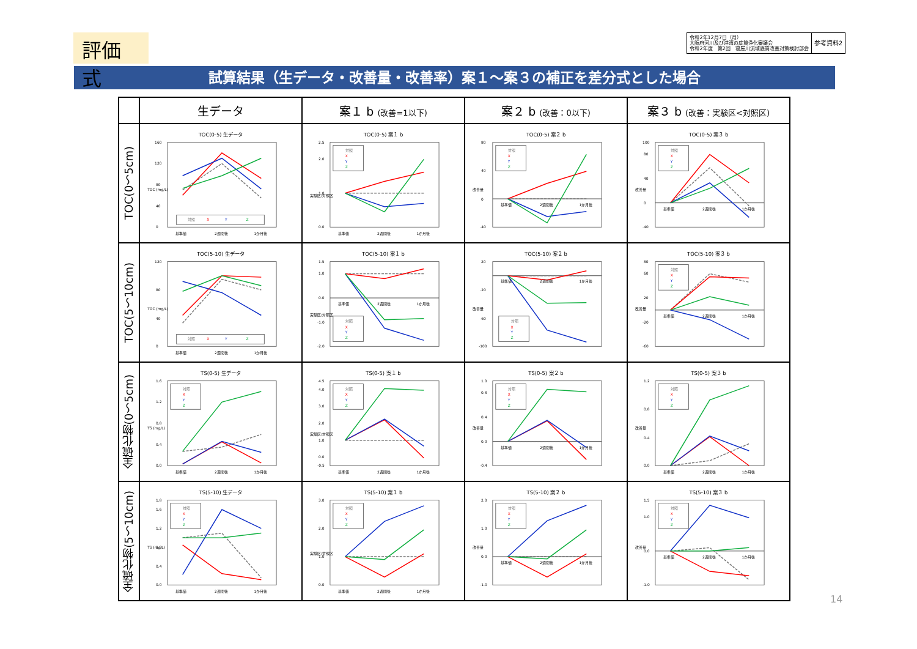評価式
令和2年12月7日（月）
大阪府河川及び港湾の底質浄化審議会
令和2年度　第2回　寝屋川流域底質改善対策検討部会
参考資料2
試算結果（生データ・改善量・改善率）案１～案３の補正を差分式とした場合
| | 生データ | 案１ b (改善=1以下) | 案２ b (改善：0以下) | 案３ b (改善：実験区<対照区) |
| --- | --- | --- | --- | --- |
| TOC(0～5cm) | TOC(0-5) 生データ 0 40 80 120 160 TOC (mg/L) 対照 X Y Z 基準値 2週間後 1か月後 | TOC(0-5) 案１ b 0.0 1.0 2.0 2.5 実験区/対照区 対照 X Y Z 基準値 2週間後 1か月後 | TOC(0-5) 案２ b -40 0 40 80 改善量 対照 X Y Z 基準値 2週間後 1か月後 | TOC(0-5) 案３ b -40 0 40 80 100 改善量 対照 X Y Z 基準値 2週間後 1か月後 |
| TOC(5～10cm) | TOC(5-10) 生データ 0 40 80 120 TOC (mg/L) 対照 X Y Z 基準値 2週間後 1か月後 | TOC(5-10) 案１ b -2.0 -1.0 0.0 1.0 1.5 実験区/対照区 対照 X Y Z 基準値 2週間後 1か月後 | TOC(5-10) 案２ b -100 -60 -20 20 改善量 対照 X Y Z 基準値 2週間後 1か月後 | TOC(5-10) 案３ b -60 -20 20 60 80 改善量 対照 X Y Z 基準値 2週間後 1か月後 |
| 全硫化物(0～5cm) | TS(0-5) 生データ 0.0 0.4 0.8 1.2 1.6 TS (mg/L) 対照 X Y Z 基準値 2週間後 1か月後 | TS(0-5) 案１ b -0.5 0.0 1.0 2.0 3.0 4.0 4.5 実験区/対照区 対照 X Y Z 基準値 2週間後 1か月後 | TS(0-5) 案２ b -0.4 0.0 0.4 0.8 1.0 改善量 対照 X Y Z 基準値 2週間後 1か月後 | TS(0-5) 案３ b 0.0 0.4 0.8 1.2 改善量 対照 X Y Z 基準値 2週間後 1か月後 |
| 全硫化物(5～10cm) | TS(5-10) 生データ 0.0 0.4 0.8 1.2 1.6 1.8 TS (mg/L) 対照 X Y Z 基準値 2週間後 1か月後 | TS(5-10) 案１ b 0.0 1.0 2.0 3.0 実験区/対照区 対照 X Y Z 基準値 2週間後 1か月後 | TS(5-10) 案２ b -1.0 0.0 1.0 2.0 改善量 対照 X Y Z 基準値 2週間後 1か月後 | TS(5-10) 案３ b -1.0 0.0 1.0 1.5 改善量 対照 X Y Z 基準値 2週間後 1か月後 |
14